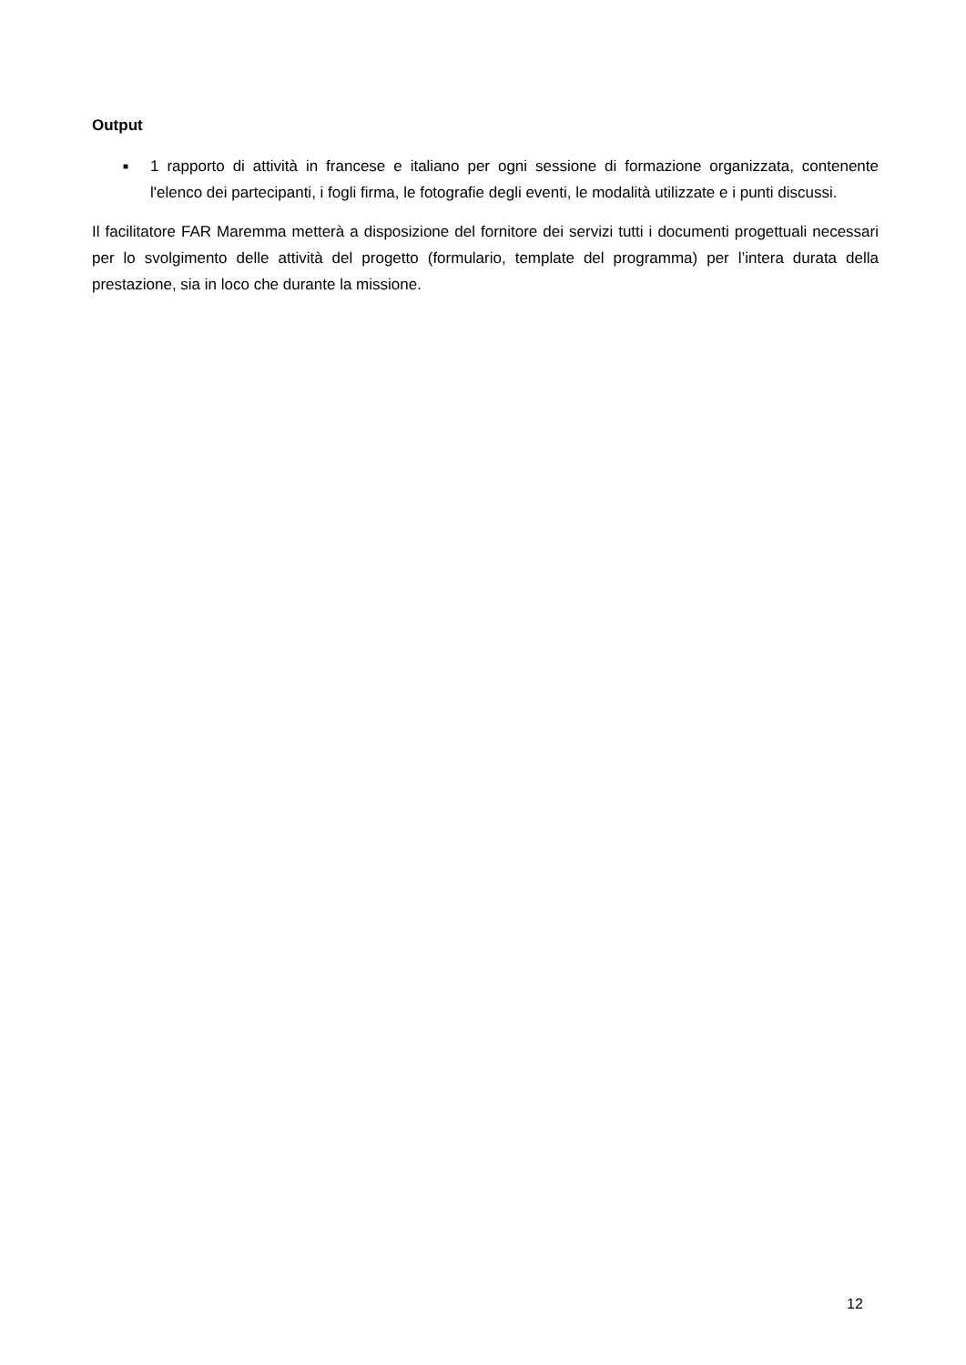Output
■ 1 rapporto di attività in francese e italiano per ogni sessione di formazione organizzata, contenente l'elenco dei partecipanti, i fogli firma, le fotografie degli eventi, le modalità utilizzate e i punti discussi.
Il facilitatore FAR Maremma metterà a disposizione del fornitore dei servizi tutti i documenti progettuali necessari per lo svolgimento delle attività del progetto (formulario, template del programma) per l’intera durata della prestazione, sia in loco che durante la missione.
12